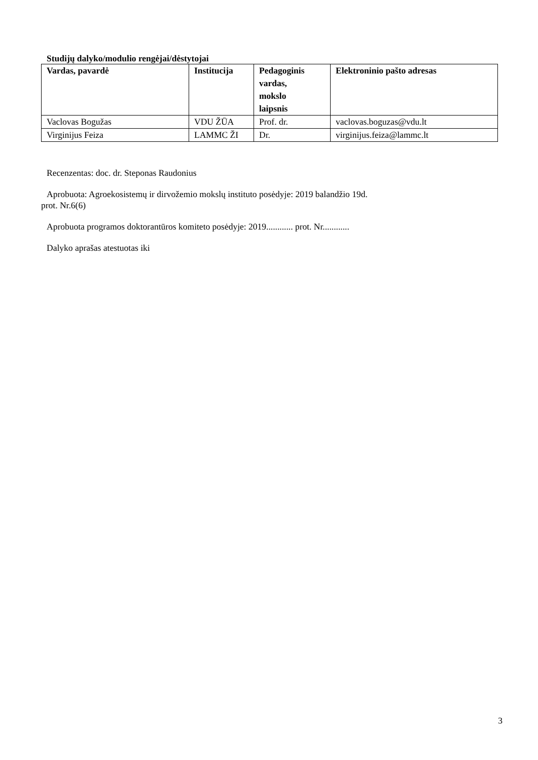Studijų dalyko/modulio rengėjai/dėstytojai
| Vardas, pavardė | Institucija | Pedagoginis vardas, mokslo laipsnis | Elektroninio pašto adresas |
| --- | --- | --- | --- |
| Vaclovas Bogužas | VDU ŽŪA | Prof. dr. | vaclovas.boguzas@vdu.lt |
| Virginijus Feiza | LAMMC ŽI | Dr. | virginijus.feiza@lammc.lt |
Recenzentas: doc. dr. Steponas Raudonius
Aprobuota: Agroekosistemų ir dirvožemio mokslų instituto posėdyje: 2019 balandžio 19d.
prot. Nr.6(6)
Aprobuota programos doktorantūros komiteto posėdyje: 2019............ prot. Nr............
Dalyko aprašas atestuotas iki
3